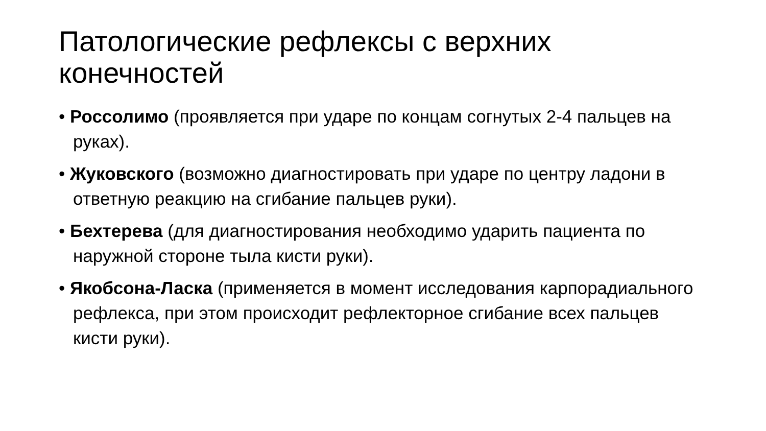Патологические рефлексы с верхних конечностей
• Россолимо (проявляется при ударе по концам согнутых 2-4 пальцев на руках).
• Жуковского (возможно диагностировать при ударе по центру ладони в ответную реакцию на сгибание пальцев руки).
• Бехтерева (для диагностирования необходимо ударить пациента по наружной стороне тыла кисти руки).
• Якобсона-Ласка (применяется в момент исследования карпорадиального рефлекса, при этом происходит рефлекторное сгибание всех пальцев кисти руки).